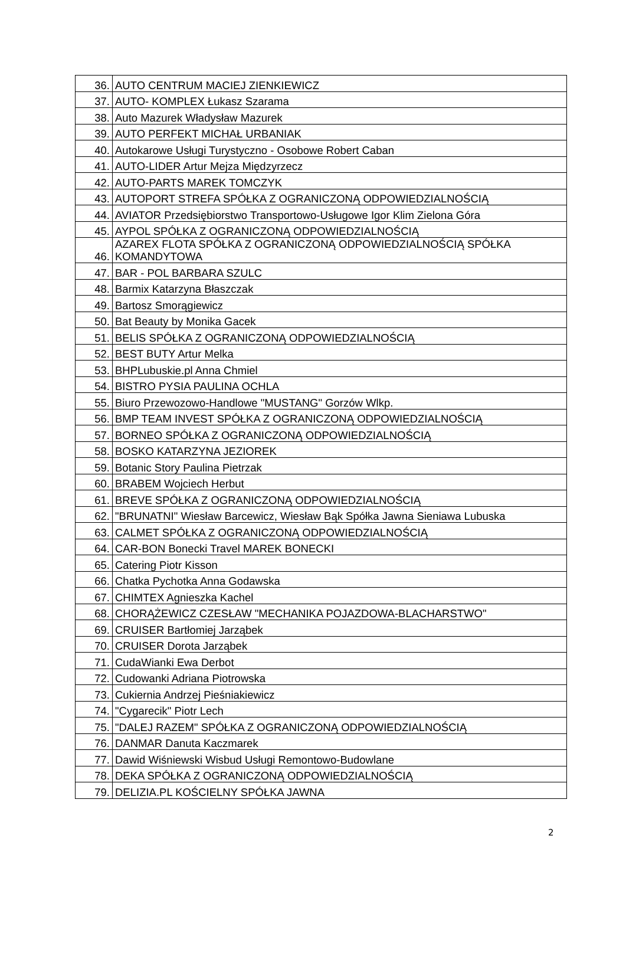| 36. | AUTO CENTRUM MACIEJ ZIENKIEWICZ |
| 37. | AUTO- KOMPLEX Łukasz Szarama |
| 38. | Auto Mazurek Władysław Mazurek |
| 39. | AUTO PERFEKT MICHAŁ URBANIAK |
| 40. | Autokarowe Usługi Turystyczno - Osobowe Robert Caban |
| 41. | AUTO-LIDER Artur Mejza Międzyrzecz |
| 42. | AUTO-PARTS MAREK TOMCZYK |
| 43. | AUTOPORT STREFA SPÓŁKA Z OGRANICZONĄ ODPOWIEDZIALNOŚCIĄ |
| 44. | AVIATOR Przedsiębiorstwo Transportowo-Usługowe Igor Klim Zielona Góra |
| 45. | AYPOL SPÓŁKA Z OGRANICZONĄ ODPOWIEDZIALNOŚCIĄ |
| 46. | AZAREX FLOTA SPÓŁKA Z OGRANICZONĄ ODPOWIEDZIALNOŚCIĄ SPÓŁKA KOMANDYTOWA |
| 47. | BAR - POL BARBARA SZULC |
| 48. | Barmix Katarzyna Błaszczak |
| 49. | Bartosz Smorągiewicz |
| 50. | Bat Beauty by Monika Gacek |
| 51. | BELIS SPÓŁKA Z OGRANICZONĄ ODPOWIEDZIALNOŚCIĄ |
| 52. | BEST BUTY Artur Melka |
| 53. | BHPLubuskie.pl Anna Chmiel |
| 54. | BISTRO PYSIA PAULINA OCHLA |
| 55. | Biuro Przewozowo-Handlowe "MUSTANG" Gorzów Wlkp. |
| 56. | BMP TEAM INVEST SPÓŁKA Z OGRANICZONĄ ODPOWIEDZIALNOŚCIĄ |
| 57. | BORNEO SPÓŁKA Z OGRANICZONĄ ODPOWIEDZIALNOŚCIĄ |
| 58. | BOSKO KATARZYNA JEZIOREK |
| 59. | Botanic Story Paulina Pietrzak |
| 60. | BRABEM Wojciech Herbut |
| 61. | BREVE SPÓŁKA Z OGRANICZONĄ ODPOWIEDZIALNOŚCIĄ |
| 62. | "BRUNATNI" Wiesław Barcewicz, Wiesław Bąk Spółka Jawna Sieniawa Lubuska |
| 63. | CALMET SPÓŁKA Z OGRANICZONĄ ODPOWIEDZIALNOŚCIĄ |
| 64. | CAR-BON Bonecki Travel MAREK BONECKI |
| 65. | Catering Piotr Kisson |
| 66. | Chatka Pychotka Anna Godawska |
| 67. | CHIMTEX Agnieszka Kachel |
| 68. | CHORĄŻEWICZ CZESŁAW "MECHANIKA POJAZDOWA-BLACHARSTWO" |
| 69. | CRUISER Bartłomiej Jarząbek |
| 70. | CRUISER Dorota Jarząbek |
| 71. | CudaWianki Ewa Derbot |
| 72. | Cudowanki Adriana Piotrowska |
| 73. | Cukiernia Andrzej Pieśniakiewicz |
| 74. | "Cygarecik" Piotr Lech |
| 75. | "DALEJ RAZEM" SPÓŁKA Z OGRANICZONĄ ODPOWIEDZIALNOŚCIĄ |
| 76. | DANMAR Danuta Kaczmarek |
| 77. | Dawid Wiśniewski Wisbud Usługi Remontowo-Budowlane |
| 78. | DEKA SPÓŁKA Z OGRANICZONĄ ODPOWIEDZIALNOŚCIĄ |
| 79. | DELIZIA.PL KOŚCIELNY SPÓŁKA JAWNA |
2